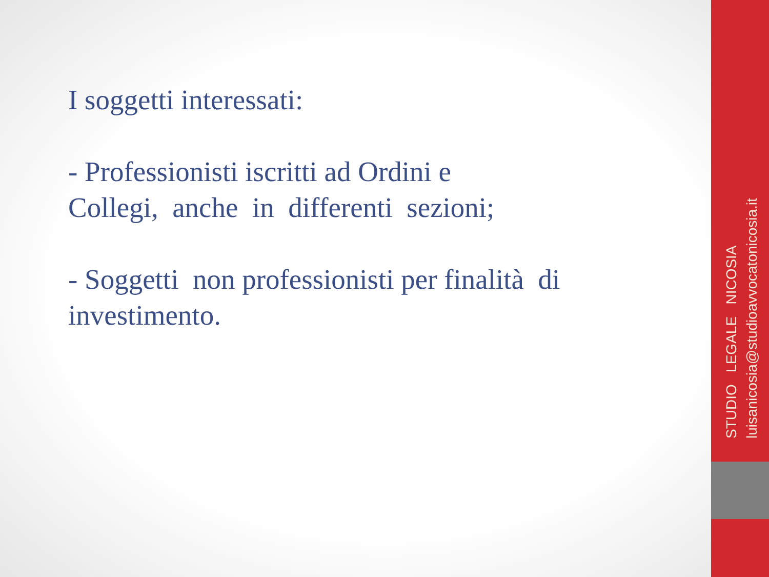I soggetti interessati:
- Professionisti iscritti ad Ordini e
Collegi, anche in differenti sezioni;
- Soggetti non professionisti per finalità di
investimento.
STUDIO LEGALE NICOSIA luisanicosia@studioavvocatonicosia.it